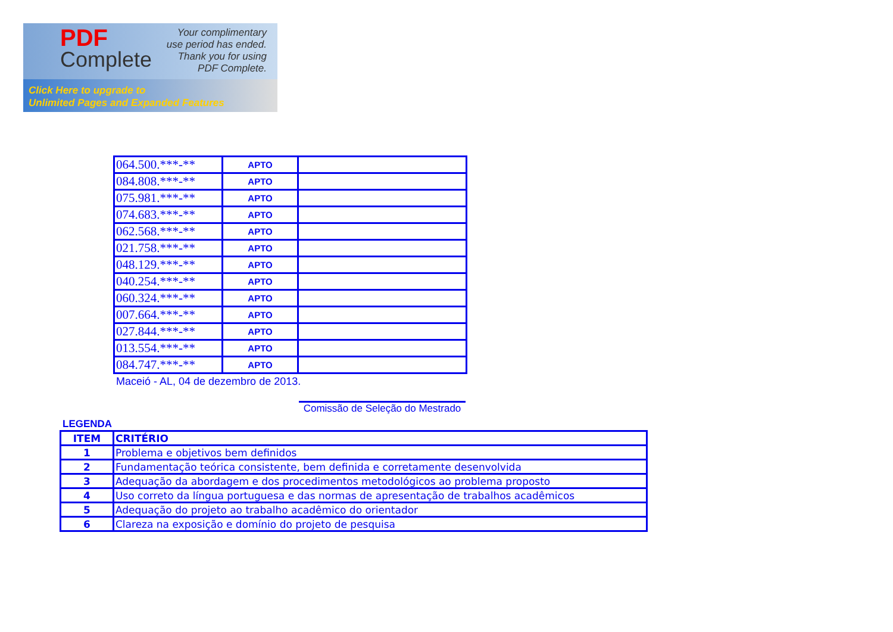PDF
Complete
Your complimentary
use period has ended.
Thank you for using
PDF Complete.
Click Here to upgrade to
Unlimited Pages and Expanded Features
| 064.500.***-** | APTO | |
| 084.808.***-** | APTO | |
| 075.981.***-** | APTO | |
| 074.683.***-** | APTO | |
| 062.568.***-** | APTO | |
| 021.758.***-** | APTO | |
| 048.129.***-** | APTO | |
| 040.254.***-** | APTO | |
| 060.324.***-** | APTO | |
| 007.664.***-** | APTO | |
| 027.844.***-** | APTO | |
| 013.554.***-** | APTO | |
| 084.747.***-** | APTO | |
Maceió - AL, 04 de dezembro de 2013.
Comissão de Seleção do Mestrado
LEGENDA
| ITEM | CRITÉRIO |
| --- | --- |
| 1 | Problema e objetivos bem definidos |
| 2 | Fundamentação teórica consistente, bem definida e corretamente desenvolvida |
| 3 | Adequação da abordagem e dos procedimentos metodológicos ao problema proposto |
| 4 | Uso correto da língua portuguesa e das normas de apresentação de trabalhos acadêmicos |
| 5 | Adequação do projeto ao trabalho acadêmico do orientador |
| 6 | Clareza na exposição e domínio do projeto de pesquisa |